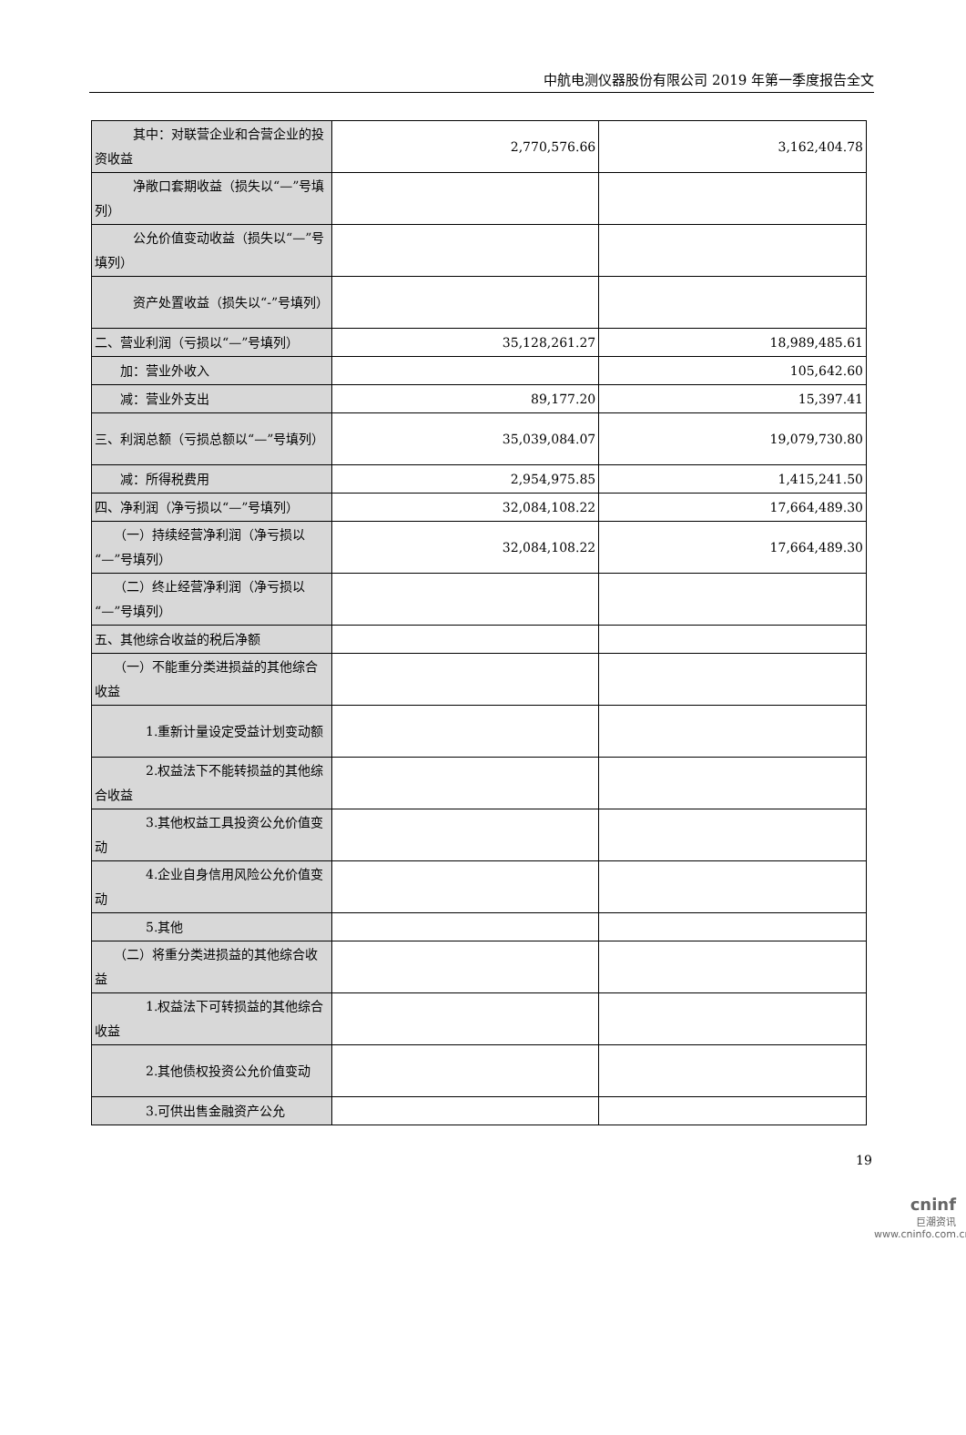中航电测仪器股份有限公司 2019 年第一季度报告全文
| 其中：对联营企业和合营企业的投资收益 | 2,770,576.66 | 3,162,404.78 |
| 净敞口套期收益（损失以“—”号填列） | | |
| 公允价值变动收益（损失以“—”号填列） | | |
| 资产处置收益（损失以“-”号填列） | | |
| 二、营业利润（亏损以“—”号填列） | 35,128,261.27 | 18,989,485.61 |
| 加：营业外收入 | | 105,642.60 |
| 减：营业外支出 | 89,177.20 | 15,397.41 |
| 三、利润总额（亏损总额以“—”号填列） | 35,039,084.07 | 19,079,730.80 |
| 减：所得税费用 | 2,954,975.85 | 1,415,241.50 |
| 四、净利润（净亏损以“—”号填列） | 32,084,108.22 | 17,664,489.30 |
| （一）持续经营净利润（净亏损以“—”号填列） | 32,084,108.22 | 17,664,489.30 |
| （二）终止经营净利润（净亏损以“—”号填列） | | |
| 五、其他综合收益的税后净额 | | |
| （一）不能重分类进损益的其他综合收益 | | |
| 1.重新计量设定受益计划变动额 | | |
| 2.权益法下不能转损益的其他综合收益 | | |
| 3.其他权益工具投资公允价值变动 | | |
| 4.企业自身信用风险公允价值变动 | | |
| 5.其他 | | |
| （二）将重分类进损益的其他综合收益 | | |
| 1.权益法下可转损益的其他综合收益 | | |
| 2.其他债权投资公允价值变动 | | |
| 3.可供出售金融资产公允 | | |
19
cninf
巨潮资讯
www.cninfo.com.cn